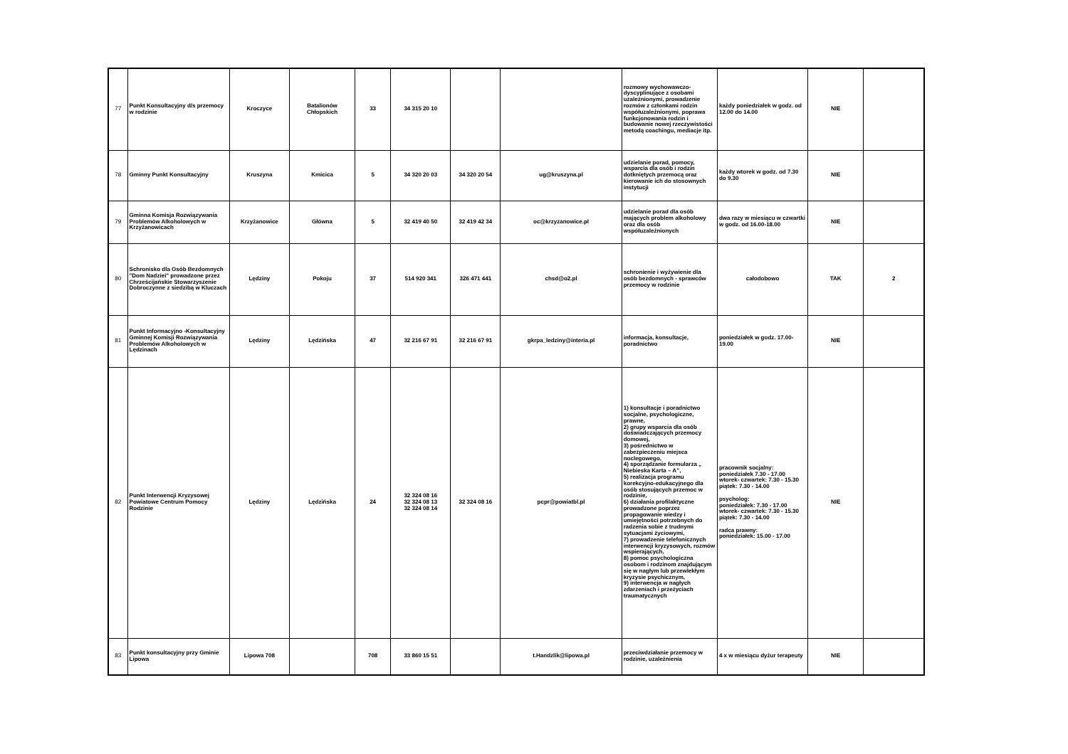| 77 | Punkt Konsultacyjny d/s przemocy w rodzinie | Kroczyce | Batalionów Chłopskich | 33 | 34 315 20 10 | | | rozmowy wychowawczo-dyscyplinujące z osobami uzależnionymi, prowadzenie rozmów z członkami rodzin współuzależnionymi, poprawa funkcjonowania rodzin i budowanie nowej rzeczywistości metodą coachingu, mediacje itp. | każdy poniedziałek w godz. od 12.00 do 14.00 | NIE | |
| 78 | Gminny Punkt Konsultacyjny | Kruszyna | Kmicica | 5 | 34 320 20 03 | 34 320 20 54 | ug@kruszyna.pl | udzielanie porad, pomocy, wsparcia dla osób i rodzin dotkniętych przemocą oraz kierowanie ich do stosownych instytucji | każdy wtorek w godz. od 7.30 do 9.30 | NIE | |
| 79 | Gminna Komisja Rozwiązywania Problemów Alkoholowych w Krzyżanowicach | Krzyżanowice | Główna | 5 | 32 419 40 50 | 32 419 42 34 | oc@krzyzanowice.pl | udzielanie porad dla osób mających problem alkoholowy oraz dla osób współuzależnionych | dwa razy w miesiącu w czwartki w godz. od 16.00-18.00 | NIE | |
| 80 | Schronisko dla Osób Bezdomnych "Dom Nadziei" prowadzone przez Chrześcijańskie Stowarzyszenie Dobroczynne z siedzibą w Kluczach | Lędziny | Pokoju | 37 | 514 920 341 | 326 471 441 | chsd@o2.pl | schronienie i wyżywienie dla osób bezdomnych - sprawców przemocy w rodzinie | całodobowo | TAK | 2 |
| 81 | Punkt Informacyjno -Konsultacyjny Gminnej Komisji Rozwiązywania Problemów Alkoholowych w Lędzinach | Lędziny | Lędzińska | 47 | 32 216 67 91 | 32 216 67 91 | gkrpa_ledziny@interia.pl | informacja, konsultacje, poradnictwo | poniedziałek w godz. 17.00-19.00 | NIE | |
| 82 | Punkt Interwencji Kryzysowej Powiatowe Centrum Pomocy Rodzinie | Lędziny | Lędzińska | 24 | 32 324 08 16 32 324 08 13 32 324 08 14 | 32 324 08 16 | pcpr@powiatbl.pl | 1) konsultacje i poradnictwo socjalne, psychologiczne, prawne, 2) grupy wsparcia dla osób doświadczających przemocy domowej, 3) pośrednictwo w zabezpieczeniu miejsca noclegowego, 4) sporządzanie formularza „ Niebieska Karta – A”, 5) realizacja programu korekcyjno-edukacyjnego dla osób stosujących przemoc w rodzinie, 6) działania profilaktyczne prowadzone poprzez propagowanie wiedzy i umiejętności potrzebnych do radzenia sobie z trudnymi sytuacjami życiowymi, 7) prowadzenie telefonicznych interwencji kryzysowych, rozmów wspierających, 8) pomoc psychologiczna osobom i rodzinom znajdującym się w nagłym lub przewlekłym kryzysie psychicznym, 9) interwencja w nagłych zdarzeniach i przeżyciach traumatycznych | pracownik socjalny: poniedziałek 7.30 - 17.00 wtorek- czwartek: 7.30 - 15.30 piątek: 7.30 - 14.00 psycholog: poniedziałek: 7.30 - 17.00 wtorek- czwartek: 7.30 - 15.30 piątek: 7.30 - 14.00 radca prawny: poniedziałek: 15.00 - 17.00 | NIE | |
| 83 | Punkt konsultacyjny przy Gminie Lipowa | Lipowa 708 | | 708 | 33 860 15 51 | | t.Handzlik@lipowa.pl | przeciwdziałanie przemocy w rodzinie, uzależnienia | 4 x w miesiącu dyżur terapeuty | NIE | |